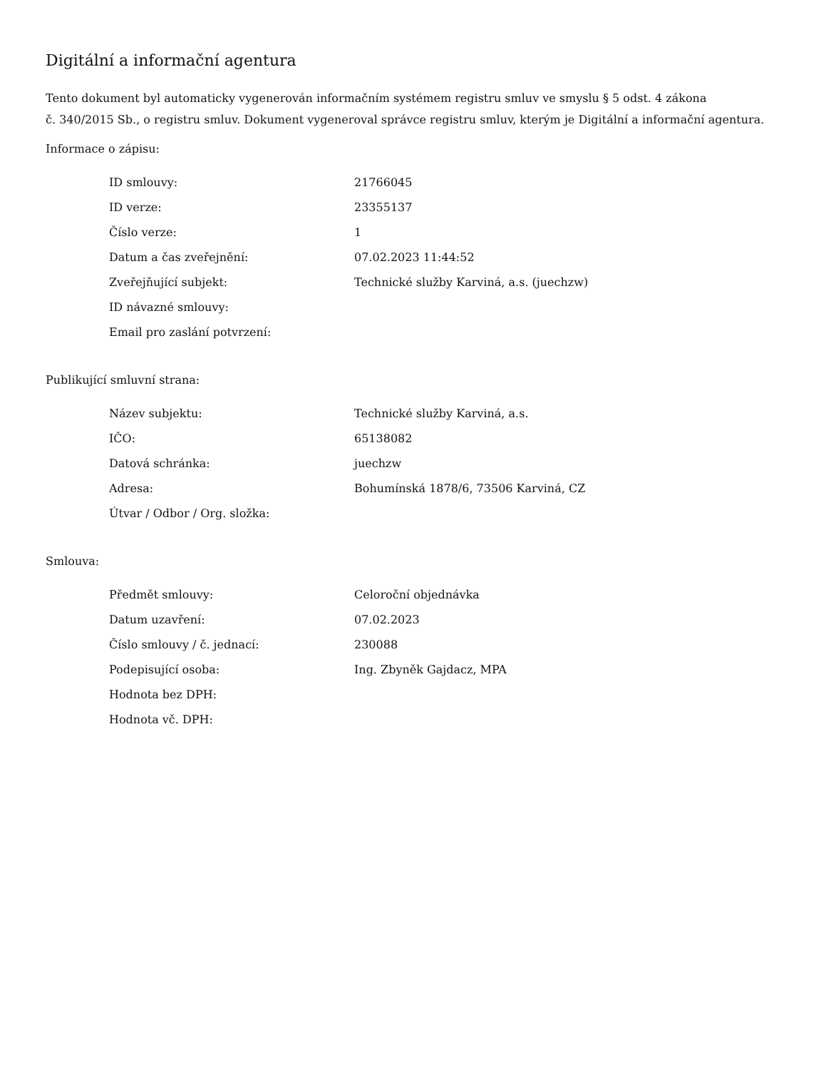Digitální a informační agentura
Tento dokument byl automaticky vygenerován informačním systémem registru smluv ve smyslu § 5 odst. 4 zákona
č. 340/2015 Sb., o registru smluv. Dokument vygeneroval správce registru smluv, kterým je Digitální a informační agentura.
Informace o zápisu:
| ID smlouvy: | 21766045 |
| ID verze: | 23355137 |
| Číslo verze: | 1 |
| Datum a čas zveřejnění: | 07.02.2023 11:44:52 |
| Zveřejňující subjekt: | Technické služby Karviná, a.s. (juechzw) |
| ID návazné smlouvy: | |
| Email pro zaslání potvrzení: | |
Publikující smluvní strana:
| Název subjektu: | Technické služby Karviná, a.s. |
| IČO: | 65138082 |
| Datová schránka: | juechzw |
| Adresa: | Bohumínská 1878/6, 73506 Karviná, CZ |
| Útvar / Odbor / Org. složka: | |
Smlouva:
| Předmět smlouvy: | Celoroční objednávka |
| Datum uzavření: | 07.02.2023 |
| Číslo smlouvy / č. jednací: | 230088 |
| Podepisující osoba: | Ing. Zbyněk Gajdacz, MPA |
| Hodnota bez DPH: | |
| Hodnota vč. DPH: | |